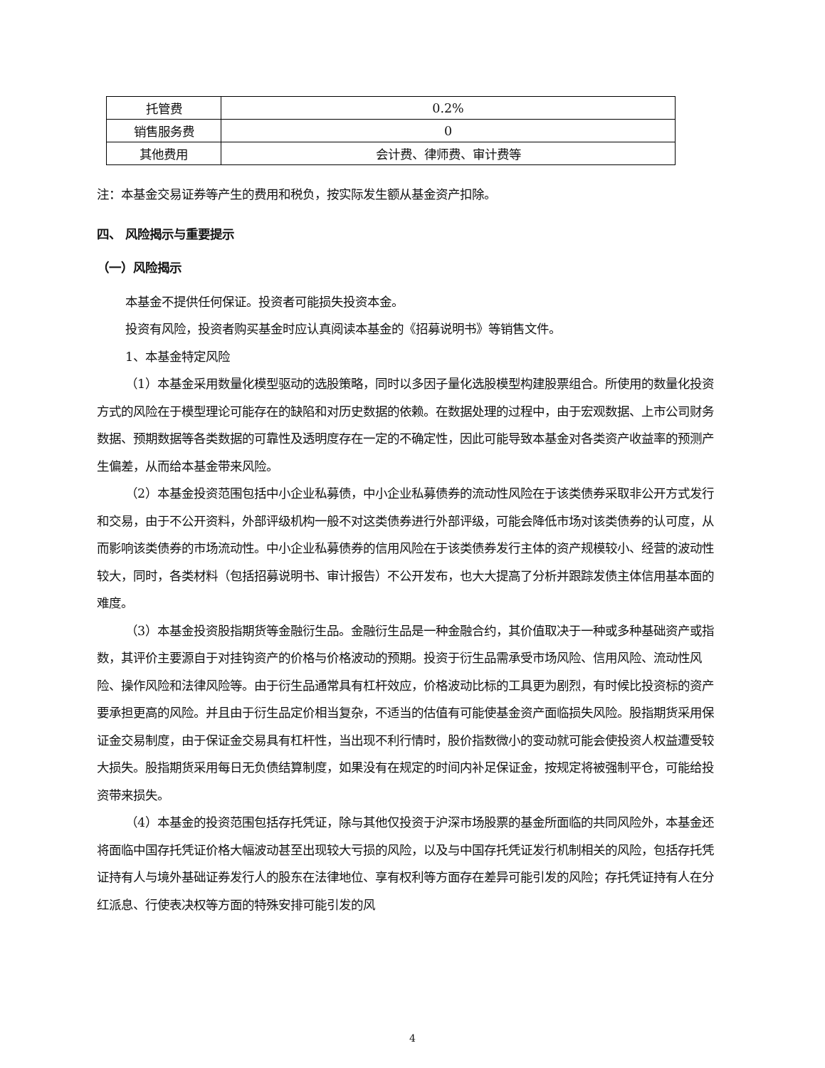| 托管费 | 0.2% |
| 销售服务费 | 0 |
| 其他费用 | 会计费、律师费、审计费等 |
注：本基金交易证券等产生的费用和税负，按实际发生额从基金资产扣除。
四、 风险揭示与重要提示
（一）风险揭示
本基金不提供任何保证。投资者可能损失投资本金。
投资有风险，投资者购买基金时应认真阅读本基金的《招募说明书》等销售文件。
1、本基金特定风险
（1）本基金采用数量化模型驱动的选股策略，同时以多因子量化选股模型构建股票组合。所使用的数量化投资方式的风险在于模型理论可能存在的缺陷和对历史数据的依赖。在数据处理的过程中，由于宏观数据、上市公司财务数据、预期数据等各类数据的可靠性及透明度存在一定的不确定性，因此可能导致本基金对各类资产收益率的预测产生偏差，从而给本基金带来风险。
（2）本基金投资范围包括中小企业私募债，中小企业私募债券的流动性风险在于该类债券采取非公开方式发行和交易，由于不公开资料，外部评级机构一般不对这类债券进行外部评级，可能会降低市场对该类债券的认可度，从而影响该类债券的市场流动性。中小企业私募债券的信用风险在于该类债券发行主体的资产规模较小、经营的波动性较大，同时，各类材料（包括招募说明书、审计报告）不公开发布，也大大提高了分析并跟踪发债主体信用基本面的难度。
（3）本基金投资股指期货等金融衍生品。金融衍生品是一种金融合约，其价值取决于一种或多种基础资产或指数，其评价主要源自于对挂钩资产的价格与价格波动的预期。投资于衍生品需承受市场风险、信用风险、流动性风险、操作风险和法律风险等。由于衍生品通常具有杠杆效应，价格波动比标的工具更为剧烈，有时候比投资标的资产要承担更高的风险。并且由于衍生品定价相当复杂，不适当的估值有可能使基金资产面临损失风险。股指期货采用保证金交易制度，由于保证金交易具有杠杆性，当出现不利行情时，股价指数微小的变动就可能会使投资人权益遭受较大损失。股指期货采用每日无负债结算制度，如果没有在规定的时间内补足保证金，按规定将被强制平仓，可能给投资带来损失。
（4）本基金的投资范围包括存托凭证，除与其他仅投资于沪深市场股票的基金所面临的共同风险外，本基金还将面临中国存托凭证价格大幅波动甚至出现较大亏损的风险，以及与中国存托凭证发行机制相关的风险，包括存托凭证持有人与境外基础证券发行人的股东在法律地位、享有权利等方面存在差异可能引发的风险；存托凭证持有人在分红派息、行使表决权等方面的特殊安排可能引发的风
4